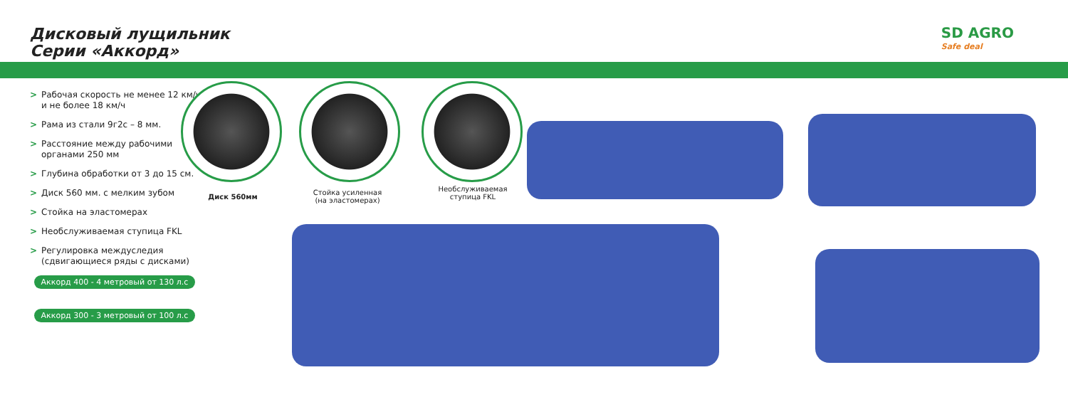Дисковый лущильник
Серии «Аккорд»
SD AGRO
Safe deal
> Рабочая скорость не менее 12 км/ч и не более 18 км/ч
> Рама из стали 9г2с – 8 мм.
> Расстояние между рабочими органами 250 мм
> Глубина обработки от 3 до 15 см.
> Диск 560 мм. с мелким зубом
> Стойка на эластомерах
> Необслуживаемая ступица FKL
> Регулировка междуследия (сдвигающиеся ряды с дисками)
Аккорд 400 - 4 метровый от 130 л.с
Аккорд 300 - 3 метровый от 100 л.с
Диск 560мм
Стойка усиленная
(на эластомерах)
Необслуживаемая
ступица FKL